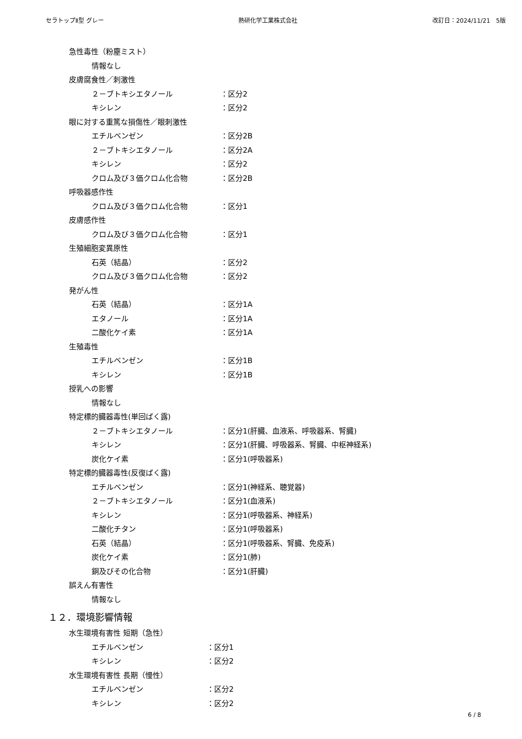セラトップⅡ型 グレー 熱研化学工業株式会社 改訂日：2024/11/21　5版
急性毒性（粉塵ミスト）
情報なし
皮膚腐食性／刺激性
２－ブトキシエタノール ：区分2
キシレン ：区分2
眼に対する重篤な損傷性／眼刺激性
エチルベンゼン ：区分2B
２－ブトキシエタノール ：区分2A
キシレン ：区分2
クロム及び３価クロム化合物 ：区分2B
呼吸器感作性
クロム及び３価クロム化合物 ：区分1
皮膚感作性
クロム及び３価クロム化合物 ：区分1
生殖細胞変異原性
石英（結晶） ：区分2
クロム及び３価クロム化合物 ：区分2
発がん性
石英（結晶） ：区分1A
エタノール ：区分1A
二酸化ケイ素 ：区分1A
生殖毒性
エチルベンゼン ：区分1B
キシレン ：区分1B
授乳への影響
情報なし
特定標的臓器毒性(単回ばく露)
２－ブトキシエタノール ：区分1(肝臓、血液系、呼吸器系、腎臓)
キシレン ：区分1(肝臓、呼吸器系、腎臓、中枢神経系)
炭化ケイ素 ：区分1(呼吸器系)
特定標的臓器毒性(反復ばく露)
エチルベンゼン ：区分1(神経系、聴覚器)
２－ブトキシエタノール ：区分1(血液系)
キシレン ：区分1(呼吸器系、神経系)
二酸化チタン ：区分1(呼吸器系)
石英（結晶） ：区分1(呼吸器系、腎臓、免疫系)
炭化ケイ素 ：区分1(肺)
銅及びその化合物 ：区分1(肝臓)
誤えん有害性
情報なし
１２．環境影響情報
水生環境有害性 短期（急性）
エチルベンゼン ：区分1
キシレン ：区分2
水生環境有害性 長期（慢性）
エチルベンゼン ：区分2
キシレン ：区分2
6 / 8